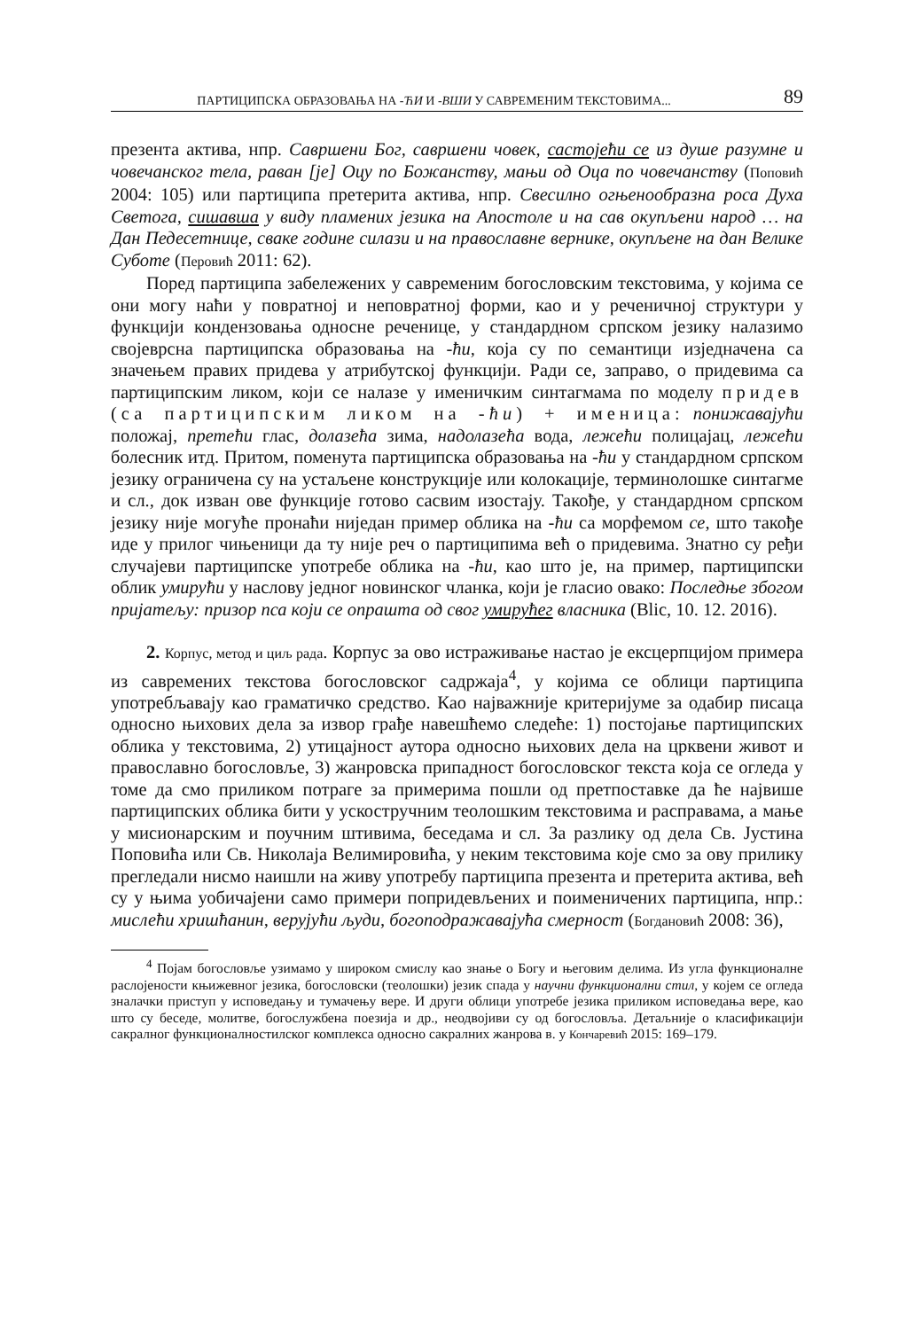ПАРТИЦИПСКА ОБРАЗОВАЊА НА -ЋИ И -ВШИ У САВРЕМЕНИМ ТЕКСТОВИМА... 89
презента актива, нпр. Савршени Бог, савршени човек, састојећи се из душе разумне и човечанског тела, раван [је] Оцу по Божанству, мањи од Оца по човечанству (Поповић 2004: 105) или партиципа претерита актива, нпр. Свесилно огњенообразна роса Духа Светога, сишавша у виду пламених језика на Апостоле и на сав окупљени народ … на Дан Педесетнице, сваке године силази и на православне вернике, окупљене на дан Велике Суботе (Перовић 2011: 62).
Поред партиципа забележених у савременим богословским текстовима, у којима се они могу наћи у повратној и неповратној форми, као и у реченичној структури у функцији кондензовања односне реченице, у стандардном српском језику налазимо својеврсна партиципска образовања на -ћи, која су по семантици изједначена са значењем правих придева у атрибутској функцији. Ради се, заправо, о придевима са партиципским ликом, који се налазе у именичким синтагмама по моделу придев (са партиципским ликом на -ћи) + именица: понижавајући положај, претећи глас, долазећа зима, надолазећа вода, лежећи полицајац, лежећи болесник итд. Притом, поменута партиципска образовања на -ћи у стандардном српском језику ограничена су на устаљене конструкције или колокације, терминолошке синтагме и сл., док изван ове функције готово сасвим изостају. Такође, у стандардном српском језику није могуће пронаћи ниједан пример облика на -ћи са морфемом се, што такође иде у прилог чињеници да ту није реч о партиципима већ о придевима. Знатно су ређи случајеви партиципске употребе облика на -ћи, као што је, на пример, партиципски облик умирући у наслову једног новинског чланка, који је гласио овако: Последње збогом пријатељу: призор пса који се опрашта од свог умирућег власника (Blic, 10. 12. 2016).
2. Корпус, метод и циљ рада. Корпус за ово истраживање настао је ексцерпцијом примера из савремених текстова богословског садржаја<sup>4</sup>, у којима се облици партиципа употребљавају као граматичко средство. Као најважније критеријуме за одабир писаца односно њихових дела за извор грађе навешћемо следеће: 1) постојање партиципских облика у текстовима, 2) утицајност аутора односно њихових дела на црквени живот и православно богословље, 3) жанровска припадност богословског текста која се огледа у томе да смо приликом потраге за примерима пошли од претпоставке да ће највише партиципских облика бити у ускостручним теолошким текстовима и расправама, а мање у мисионарским и поучним штивима, беседама и сл. За разлику од дела Св. Јустина Поповића или Св. Николаја Велимировића, у неким текстовима које смо за ову прилику прегледали нисмо наишли на живу употребу партиципа презента и претерита актива, већ су у њима уобичајени само примери попридевљених и поименичених партиципа, нпр.: мислећи хришћанин, верујући људи, богоподражавајућа смерност (Богдановић 2008: 36),
<sup>4</sup> Појам богословље узимамо у широком смислу као знање о Богу и његовим делима. Из угла функционалне раслојености књижевног језика, богословски (теолошки) језик спада у научни функционални стил, у којем се огледа зналачки приступ у исповедању и тумачењу вере. И други облици употребе језика приликом исповедања вере, као што су беседе, молитве, богослужбена поезија и др., неодвојиви су од богословља. Детаљније о класификацији сакралног функционалностилског комплекса односно сакралних жанрова в. у Кончаревић 2015: 169–179.